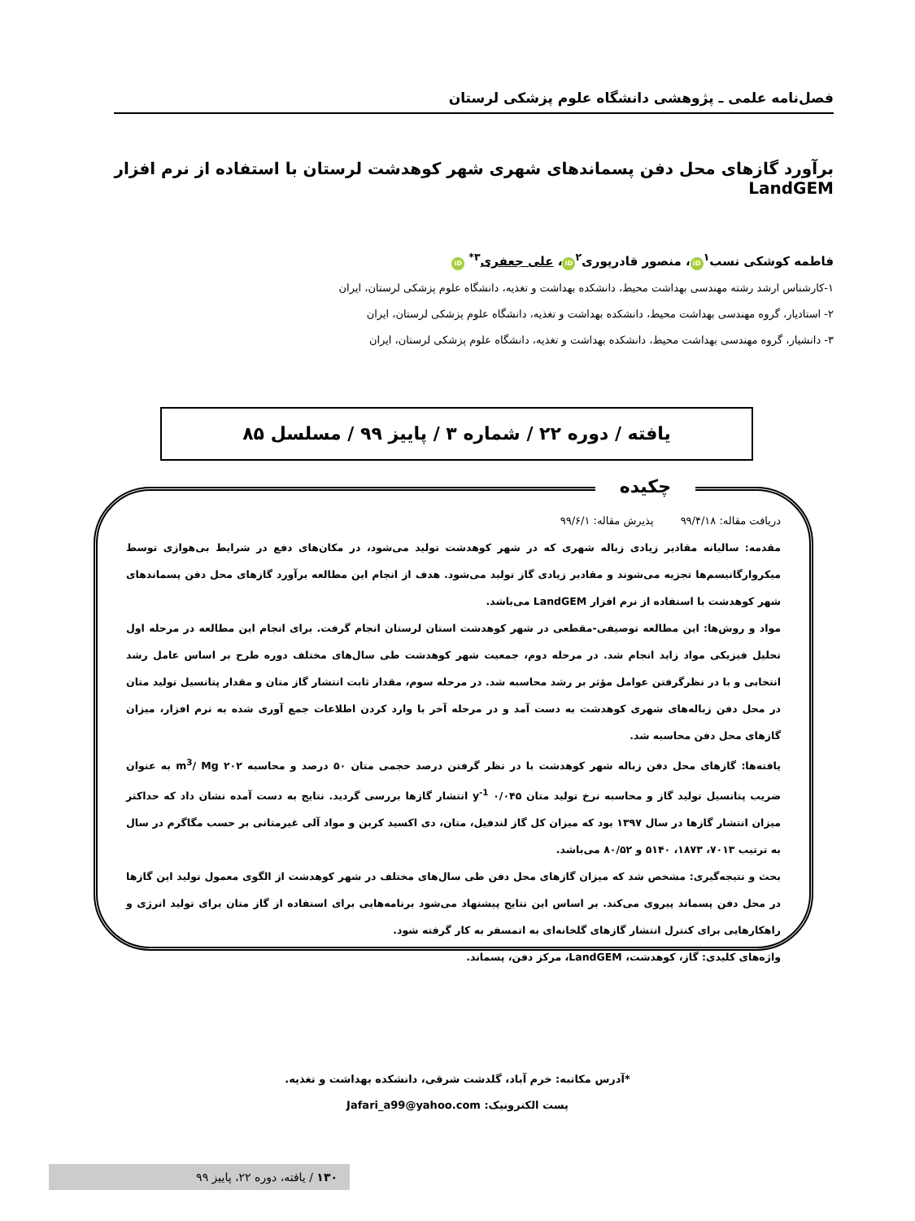فصل‌نامه علمی ـ پژوهشی دانشگاه علوم پزشکی لرستان
برآورد گازهای محل دفن پسماندهای شهری شهر کوهدشت لرستان با استفاده از نرم افزار LandGEM
فاطمه کوشکی نسب<sup>۱</sup> iD ، منصور قادرپوری<sup>۲</sup> iD ، علی جعفری<sup>۳*</sup> iD
۱-کارشناس ارشد رشته مهندسی بهداشت محیط، دانشکده بهداشت و تغذیه، دانشگاه علوم پزشکی لرستان، ایران
۲- استادیار، گروه مهندسی بهداشت محیط، دانشکده بهداشت و تغذیه، دانشگاه علوم پزشکی لرستان، ایران
۳- دانشیار، گروه مهندسی بهداشت محیط، دانشکده بهداشت و تغذیه، دانشگاه علوم پزشکی لرستان، ایران
یافته / دوره ۲۲ / شماره ۳ / پاییز ۹۹ / مسلسل ۸۵
چکیده
دریافت مقاله: ۹۹/۴/۱۸ پذیرش مقاله: ۹۹/۶/۱
مقدمه: سالیانه مقادیر زیادی زباله شهری که در شهر کوهدشت تولید می‌شود، در مکان‌های دفع در شرایط بی‌هوازی توسط میکروارگانیسم‌ها تجزیه می‌شوند و مقادیر زیادی گاز تولید می‌شود. هدف از انجام این مطالعه برآورد گازهای محل دفن پسماندهای شهر کوهدشت با استفاده از نرم افزار LandGEM می‌باشد.
مواد و روش‌ها: این مطالعه توصیفی-مقطعی در شهر کوهدشت استان لرستان انجام گرفت. برای انجام این مطالعه در مرحله اول تحلیل فیزیکی مواد زاید انجام شد. در مرحله دوم، جمعیت شهر کوهدشت طی سال‌های مختلف دوره طرح بر اساس عامل رشد انتخابی و با در نظرگرفتن عوامل مؤثر بر رشد محاسبه شد. در مرحله سوم، مقدار ثابت انتشار گاز متان و مقدار پتانسیل تولید متان در محل دفن زباله‌های شهری کوهدشت به دست آمد و در مرحله آخر با وارد کردن اطلاعات جمع آوری شده به نرم افزار، میزان گازهای محل دفن محاسبه شد.
یافته‌ها: گازهای محل دفن زباله شهر کوهدشت با در نظر گرفتن درصد حجمی متان ۵۰ درصد و محاسبه ۲۰۲ m<sup>3</sup>/ Mg به عنوان ضریب پتانسیل تولید گاز و محاسبه نرخ تولید متان ۰/۰۴۵ y<sup>-1</sup> انتشار گازها بررسی گردید. نتایج به دست آمده نشان داد که حداکثر میزان انتشار گازها در سال ۱۳۹۷ بود که میزان کل گاز لندفیل، متان، دی اکسید کربن و مواد آلی غیرمتانی بر حسب مگاگرم در سال به ترتیب ۷۰۱۳، ۱۸۷۳، ۵۱۴۰ و ۸۰/۵۲ می‌باشد.
بحث و نتیجه‌گیری: مشخص شد که میزان گازهای محل دفن طی سال‌های مختلف در شهر کوهدشت از الگوی معمول تولید این گازها در محل دفن پسماند پیروی می‌کند. بر اساس این نتایج پیشنهاد می‌شود برنامه‌هایی برای استفاده از گاز متان برای تولید انرژی و راهکارهایی برای کنترل انتشار گازهای گلخانه‌ای به اتمسفر به کار گرفته شود.
واژه‌های کلیدی: گاز، کوهدشت، LandGEM، مرکز دفن، پسماند.
*آدرس مکاتبه: خرم آباد، گلدشت شرقی، دانشکده بهداشت و تغذیه.
پست الکترونیک: Jafari_a99@yahoo.com
۱۳۰ / یافته، دوره ۲۲، پاییز ۹۹